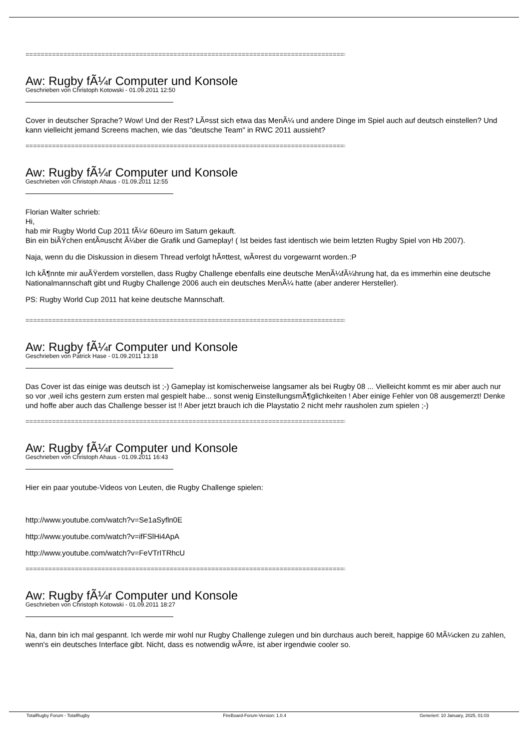================================================================================================
Aw: Rugby fÃ¼r Computer und Konsole
Geschrieben von Christoph Kotowski - 01.09.2011 12:50
Cover in deutscher Sprache? Wow! Und der Rest? LÃ¤sst sich etwa das MenÃ¼ und andere Dinge im Spiel auch auf deutsch einstellen? Und kann vielleicht jemand Screens machen, wie das "deutsche Team" in RWC 2011 aussieht?
================================================================================================
Aw: Rugby fÃ¼r Computer und Konsole
Geschrieben von Christoph Ahaus - 01.09.2011 12:55
Florian Walter schrieb:
Hi,
hab mir Rugby World Cup 2011 fÃ¼r 60euro im Saturn gekauft.
Bin ein biÃŸchen entÃ¤uscht Ã¼ber die Grafik und Gameplay! ( Ist beides fast identisch wie beim letzten Rugby Spiel von Hb 2007).
Naja, wenn du die Diskussion in diesem Thread verfolgt hÃ¤ttest, wÃ¤rest du vorgewarnt worden.:P
Ich kÃ¶nnte mir auÃŸerdem vorstellen, dass Rugby Challenge ebenfalls eine deutsche MenÃ¼fÃ¼hrung hat, da es immerhin eine deutsche Nationalmannschaft gibt und Rugby Challenge 2006 auch ein deutsches MenÃ¼ hatte (aber anderer Hersteller).
PS: Rugby World Cup 2011 hat keine deutsche Mannschaft.
================================================================================================
Aw: Rugby fÃ¼r Computer und Konsole
Geschrieben von Patrick Hase - 01.09.2011 13:18
Das Cover ist das einige was deutsch ist ;-) Gameplay ist komischerweise langsamer als bei Rugby 08 ... Vielleicht kommt es mir aber auch nur so vor ,weil ichs gestern zum ersten mal gespielt habe... sonst wenig EinstellungsmÃ¶glichkeiten ! Aber einige Fehler von 08 ausgemerzt! Denke und hoffe aber auch das Challenge besser ist !! Aber jetzt brauch ich die Playstatio 2 nicht mehr rausholen zum spielen ;-)
================================================================================================
Aw: Rugby fÃ¼r Computer und Konsole
Geschrieben von Christoph Ahaus - 01.09.2011 16:43
Hier ein paar youtube-Videos von Leuten, die Rugby Challenge spielen:
http://www.youtube.com/watch?v=Se1aSyfln0E
http://www.youtube.com/watch?v=ifFSlHi4ApA
http://www.youtube.com/watch?v=FeVTrITRhcU
================================================================================================
Aw: Rugby fÃ¼r Computer und Konsole
Geschrieben von Christoph Kotowski - 01.09.2011 18:27
Na, dann bin ich mal gespannt. Ich werde mir wohl nur Rugby Challenge zulegen und bin durchaus auch bereit, happige 60 MÃ¼cken zu zahlen, wenn's ein deutsches Interface gibt. Nicht, dass es notwendig wÃ¤re, ist aber irgendwie cooler so.
TotalRugby Forum - TotalRugby FireBoard-Forum-Version: 1.0.4 Generiert: 10 January, 2025, 01:03